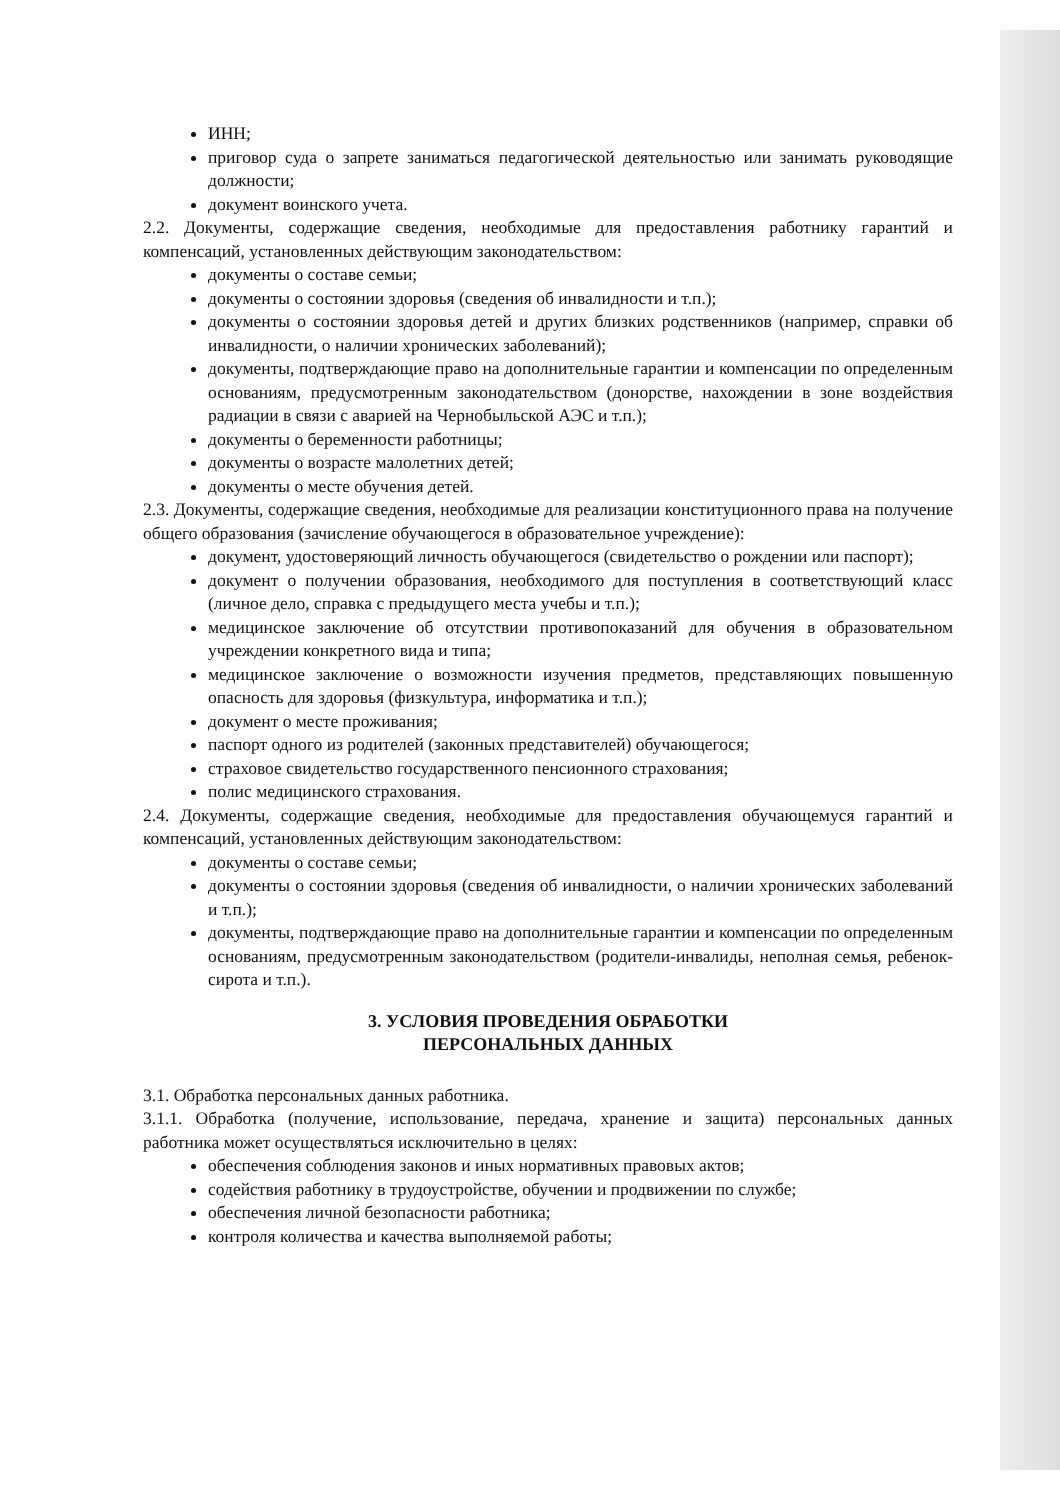ИНН;
приговор суда о запрете заниматься педагогической деятельностью или занимать руководящие должности;
документ воинского учета.
2.2. Документы, содержащие сведения, необходимые для предоставления работнику гарантий и компенсаций, установленных действующим законодательством:
документы о составе семьи;
документы о состоянии здоровья (сведения об инвалидности и т.п.);
документы о состоянии здоровья детей и других близких родственников (например, справки об инвалидности, о наличии хронических заболеваний);
документы, подтверждающие право на дополнительные гарантии и компенсации по определенным основаниям, предусмотренным законодательством (донорстве, нахождении в зоне воздействия радиации в связи с аварией на Чернобыльской АЭС и т.п.);
документы о беременности работницы;
документы о возрасте малолетних детей;
документы о месте обучения детей.
2.3. Документы, содержащие сведения, необходимые для реализации конституционного права на получение общего образования (зачисление обучающегося в образовательное учреждение):
документ, удостоверяющий личность обучающегося (свидетельство о рождении или паспорт);
документ о получении образования, необходимого для поступления в соответствующий класс (личное дело, справка с предыдущего места учебы и т.п.);
медицинское заключение об отсутствии противопоказаний для обучения в образовательном учреждении конкретного вида и типа;
медицинское заключение о возможности изучения предметов, представляющих повышенную опасность для здоровья (физкультура, информатика и т.п.);
документ о месте проживания;
паспорт одного из родителей (законных представителей) обучающегося;
страховое свидетельство государственного пенсионного страхования;
полис медицинского страхования.
2.4. Документы, содержащие сведения, необходимые для предоставления обучающемуся гарантий и компенсаций, установленных действующим законодательством:
документы о составе семьи;
документы о состоянии здоровья (сведения об инвалидности, о наличии хронических заболеваний и т.п.);
документы, подтверждающие право на дополнительные гарантии и компенсации по определенным основаниям, предусмотренным законодательством (родители-инвалиды, неполная семья, ребенок-сирота и т.п.).
3. УСЛОВИЯ ПРОВЕДЕНИЯ ОБРАБОТКИ
ПЕРСОНАЛЬНЫХ ДАННЫХ
3.1. Обработка персональных данных работника.
3.1.1. Обработка (получение, использование, передача, хранение и защита) персональных данных работника может осуществляться исключительно в целях:
обеспечения соблюдения законов и иных нормативных правовых актов;
содействия работнику в трудоустройстве, обучении и продвижении по службе;
обеспечения личной безопасности работника;
контроля количества и качества выполняемой работы;